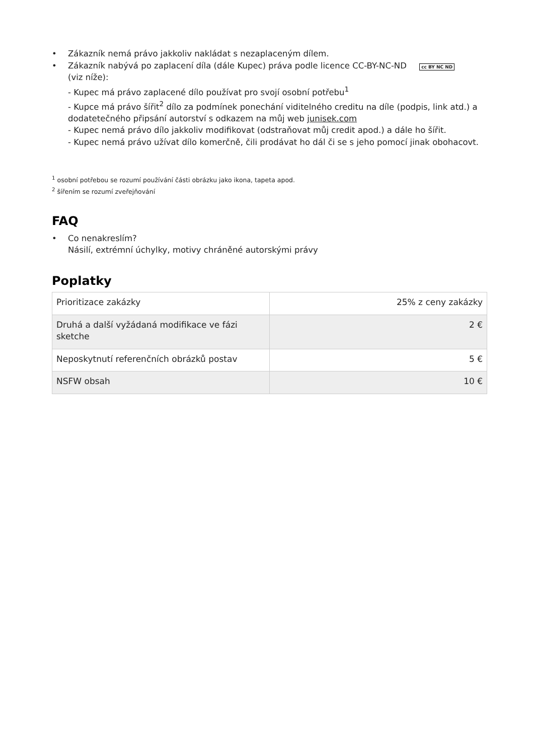• Zákazník nemá právo jakkoliv nakládat s nezaplaceným dílem.
• Zákazník nabývá po zaplacení díla (dále Kupec) práva podle licence CC-BY-NC-ND cc BY NC ND
(viz níže):
- Kupec má právo zaplacené dílo používat pro svojí osobní potřebu<sup>1</sup>
- Kupce má právo šířit<sup>2</sup> dílo za podmínek ponechání viditelného creditu na díle (podpis, link atd.) a dodatetečného připsání autorství s odkazem na můj web junisek.com
- Kupec nemá právo dílo jakkoliv modifikovat (odstraňovat můj credit apod.) a dále ho šířit.
- Kupec nemá právo užívat dílo komerčně, čili prodávat ho dál či se s jeho pomocí jinak obohacovt.
<sup>1</sup> osobní potřebou se rozumí používání části obrázku jako ikona, tapeta apod.
<sup>2</sup> šířením se rozumí zveřejňování
FAQ
• Co nenakreslím?
Násilí, extrémní úchylky, motivy chráněné autorskými právy
Poplatky
| Prioritizace zakázky | 25% z ceny zakázky |
| Druhá a další vyžádaná modifikace ve fázi sketche | 2 € |
| Neposkytnutí referenčních obrázků postav | 5 € |
| NSFW obsah | 10 € |